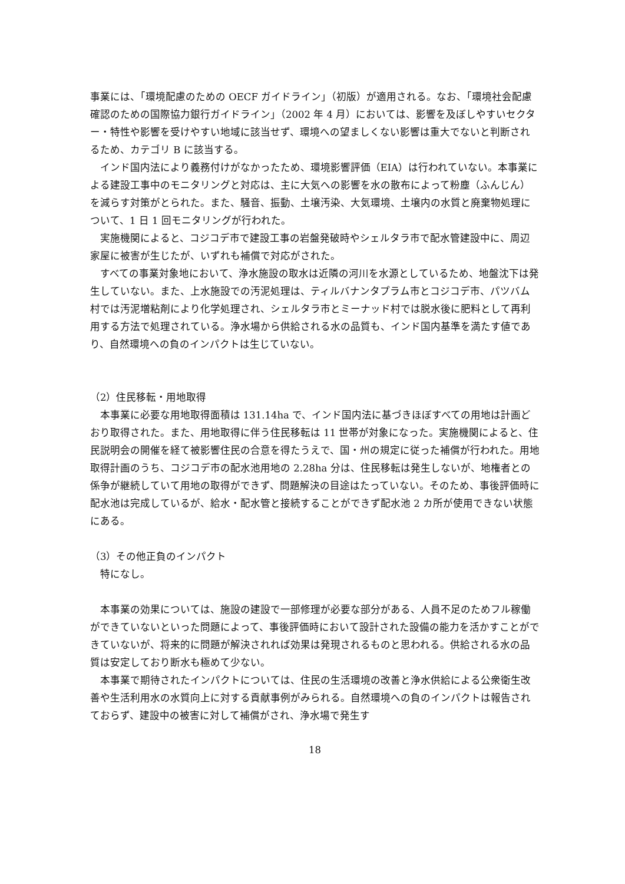事業には、「環境配慮のための OECF ガイドライン」（初版）が適用される。なお、「環境社会配慮確認のための国際協力銀行ガイドライン」（2002 年 4 月）においては、影響を及ぼしやすいセクター・特性や影響を受けやすい地域に該当せず、環境への望ましくない影響は重大でないと判断されるため、カテゴリ B に該当する。
インド国内法により義務付けがなかったため、環境影響評価（EIA）は行われていない。本事業による建設工事中のモニタリングと対応は、主に大気への影響を水の散布によって粉塵（ふんじん）を減らす対策がとられた。また、騒音、振動、土壌汚染、大気環境、土壌内の水質と廃棄物処理について、1 日 1 回モニタリングが行われた。
実施機関によると、コジコデ市で建設工事の岩盤発破時やシェルタラ市で配水管建設中に、周辺家屋に被害が生じたが、いずれも補償で対応がされた。
すべての事業対象地において、浄水施設の取水は近隣の河川を水源としているため、地盤沈下は発生していない。また、上水施設での汚泥処理は、ティルバナンタプラム市とコジコデ市、パツバム村では汚泥増粘剤により化学処理され、シェルタラ市とミーナッド村では脱水後に肥料として再利用する方法で処理されている。浄水場から供給される水の品質も、インド国内基準を満たす値であり、自然環境への負のインパクトは生じていない。
（2）住民移転・用地取得
本事業に必要な用地取得面積は 131.14ha で、インド国内法に基づきほぼすべての用地は計画どおり取得された。また、用地取得に伴う住民移転は 11 世帯が対象になった。実施機関によると、住民説明会の開催を経て被影響住民の合意を得たうえで、国・州の規定に従った補償が行われた。用地取得計画のうち、コジコデ市の配水池用地の 2.28ha 分は、住民移転は発生しないが、地権者との係争が継続していて用地の取得ができず、問題解決の目途はたっていない。そのため、事後評価時に配水池は完成しているが、給水・配水管と接続することができず配水池 2 カ所が使用できない状態にある。
（3）その他正負のインパクト
特になし。
本事業の効果については、施設の建設で一部修理が必要な部分がある、人員不足のためフル稼働ができていないといった問題によって、事後評価時において設計された設備の能力を活かすことができていないが、将来的に問題が解決されれば効果は発現されるものと思われる。供給される水の品質は安定しており断水も極めて少ない。
本事業で期待されたインパクトについては、住民の生活環境の改善と浄水供給による公衆衛生改善や生活利用水の水質向上に対する貢献事例がみられる。自然環境への負のインパクトは報告されておらず、建設中の被害に対して補償がされ、浄水場で発生す
18